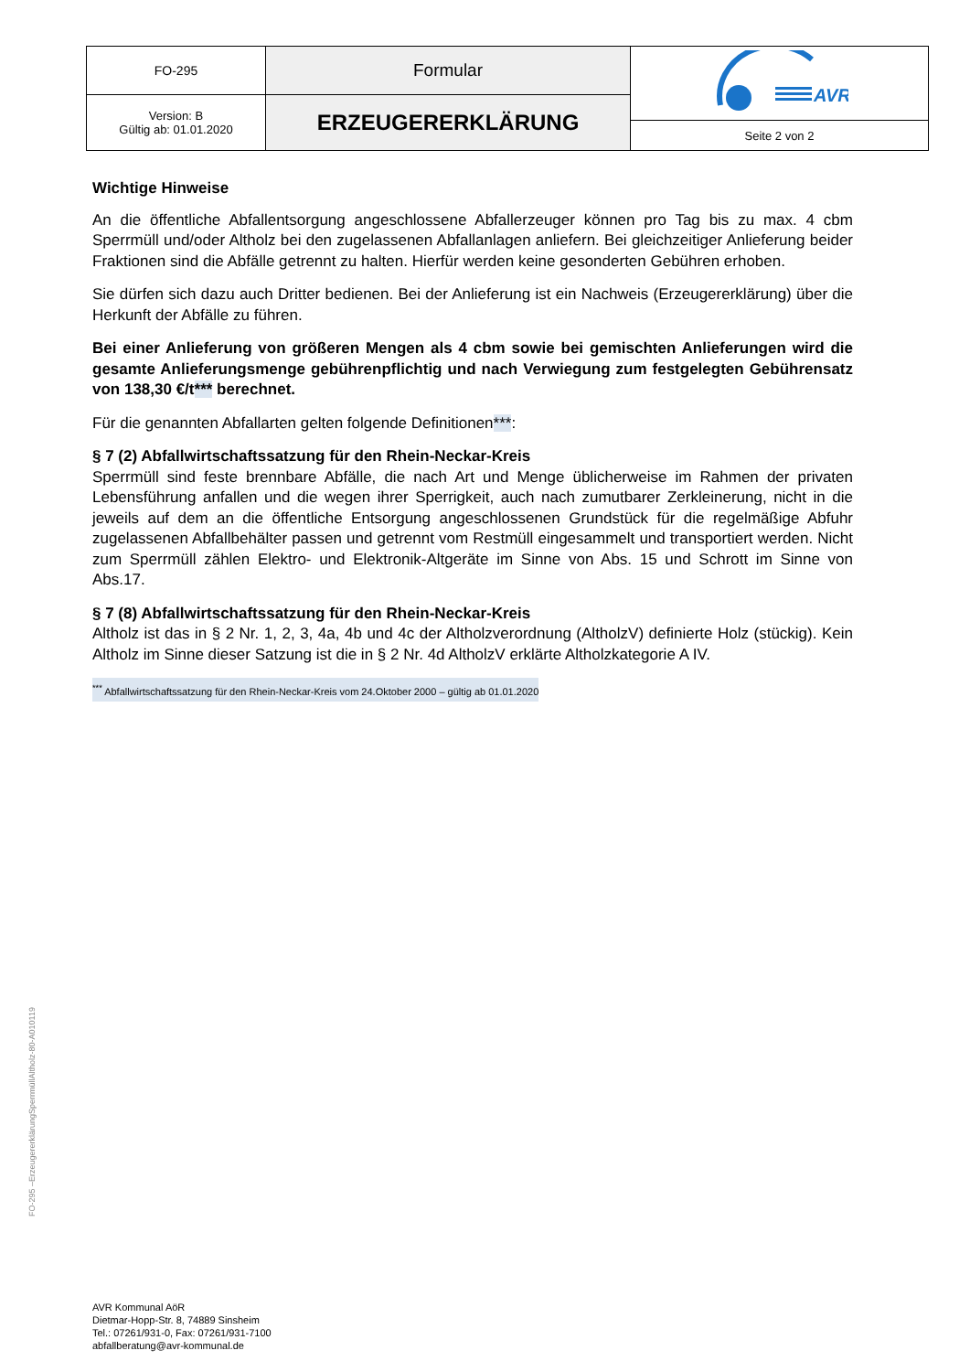| FO-295 | Formular | AVR |
| Version: B Gültig ab: 01.01.2020 | ERZEUGERERKLÄRUNG | |
| | | Seite 2 von 2 |
Wichtige Hinweise
An die öffentliche Abfallentsorgung angeschlossene Abfallerzeuger können pro Tag bis zu max. 4 cbm Sperrmüll und/oder Altholz bei den zugelassenen Abfallanlagen anliefern. Bei gleichzeitiger Anlieferung beider Fraktionen sind die Abfälle getrennt zu halten. Hierfür werden keine gesonderten Gebühren erhoben.
Sie dürfen sich dazu auch Dritter bedienen. Bei der Anlieferung ist ein Nachweis (Erzeugererklärung) über die Herkunft der Abfälle zu führen.
Bei einer Anlieferung von größeren Mengen als 4 cbm sowie bei gemischten Anlieferungen wird die gesamte Anlieferungsmenge gebührenpflichtig und nach Verwiegung zum festgelegten Gebührensatz von 138,30 €/t*** berechnet.
Für die genannten Abfallarten gelten folgende Definitionen***:
§ 7 (2) Abfallwirtschaftssatzung für den Rhein-Neckar-Kreis
Sperrmüll sind feste brennbare Abfälle, die nach Art und Menge üblicherweise im Rahmen der privaten Lebensführung anfallen und die wegen ihrer Sperrigkeit, auch nach zumutbarer Zerkleinerung, nicht in die jeweils auf dem an die öffentliche Entsorgung angeschlossenen Grundstück für die regelmäßige Abfuhr zugelassenen Abfallbehälter passen und getrennt vom Restmüll eingesammelt und transportiert werden. Nicht zum Sperrmüll zählen Elektro- und Elektronik-Altgeräte im Sinne von Abs. 15 und Schrott im Sinne von Abs.17.
§ 7 (8) Abfallwirtschaftssatzung für den Rhein-Neckar-Kreis
Altholz ist das in § 2 Nr. 1, 2, 3, 4a, 4b und 4c der Altholzverordnung (AltholzV) definierte Holz (stückig). Kein Altholz im Sinne dieser Satzung ist die in § 2 Nr. 4d AltholzV erklärte Altholzkategorie A IV.
<sup>***</sup> Abfallwirtschaftssatzung für den Rhein-Neckar-Kreis vom 24.Oktober 2000 – gültig ab 01.01.2020
FO-295 –ErzeugererklärungSperrmüllAltholz-80-A010119
AVR Kommunal AöR
Dietmar-Hopp-Str. 8, 74889 Sinsheim
Tel.: 07261/931-0, Fax: 07261/931-7100
abfallberatung@avr-kommunal.de